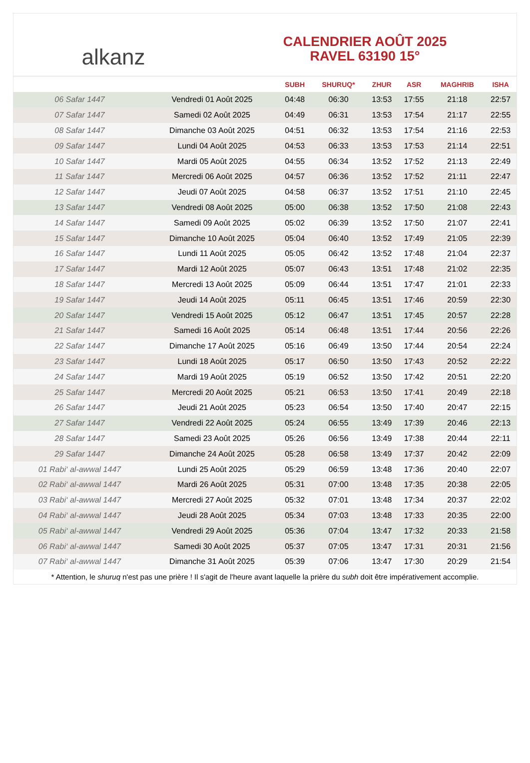alkanz
CALENDRIER AOÛT 2025
RAVEL 63190 15°
| | | SUBH | SHURUQ* | ZHUR | ASR | MAGHRIB | ISHA |
| --- | --- | --- | --- | --- | --- | --- | --- |
| 06 Safar 1447 | Vendredi 01 Août 2025 | 04:48 | 06:30 | 13:53 | 17:55 | 21:18 | 22:57 |
| 07 Safar 1447 | Samedi 02 Août 2025 | 04:49 | 06:31 | 13:53 | 17:54 | 21:17 | 22:55 |
| 08 Safar 1447 | Dimanche 03 Août 2025 | 04:51 | 06:32 | 13:53 | 17:54 | 21:16 | 22:53 |
| 09 Safar 1447 | Lundi 04 Août 2025 | 04:53 | 06:33 | 13:53 | 17:53 | 21:14 | 22:51 |
| 10 Safar 1447 | Mardi 05 Août 2025 | 04:55 | 06:34 | 13:52 | 17:52 | 21:13 | 22:49 |
| 11 Safar 1447 | Mercredi 06 Août 2025 | 04:57 | 06:36 | 13:52 | 17:52 | 21:11 | 22:47 |
| 12 Safar 1447 | Jeudi 07 Août 2025 | 04:58 | 06:37 | 13:52 | 17:51 | 21:10 | 22:45 |
| 13 Safar 1447 | Vendredi 08 Août 2025 | 05:00 | 06:38 | 13:52 | 17:50 | 21:08 | 22:43 |
| 14 Safar 1447 | Samedi 09 Août 2025 | 05:02 | 06:39 | 13:52 | 17:50 | 21:07 | 22:41 |
| 15 Safar 1447 | Dimanche 10 Août 2025 | 05:04 | 06:40 | 13:52 | 17:49 | 21:05 | 22:39 |
| 16 Safar 1447 | Lundi 11 Août 2025 | 05:05 | 06:42 | 13:52 | 17:48 | 21:04 | 22:37 |
| 17 Safar 1447 | Mardi 12 Août 2025 | 05:07 | 06:43 | 13:51 | 17:48 | 21:02 | 22:35 |
| 18 Safar 1447 | Mercredi 13 Août 2025 | 05:09 | 06:44 | 13:51 | 17:47 | 21:01 | 22:33 |
| 19 Safar 1447 | Jeudi 14 Août 2025 | 05:11 | 06:45 | 13:51 | 17:46 | 20:59 | 22:30 |
| 20 Safar 1447 | Vendredi 15 Août 2025 | 05:12 | 06:47 | 13:51 | 17:45 | 20:57 | 22:28 |
| 21 Safar 1447 | Samedi 16 Août 2025 | 05:14 | 06:48 | 13:51 | 17:44 | 20:56 | 22:26 |
| 22 Safar 1447 | Dimanche 17 Août 2025 | 05:16 | 06:49 | 13:50 | 17:44 | 20:54 | 22:24 |
| 23 Safar 1447 | Lundi 18 Août 2025 | 05:17 | 06:50 | 13:50 | 17:43 | 20:52 | 22:22 |
| 24 Safar 1447 | Mardi 19 Août 2025 | 05:19 | 06:52 | 13:50 | 17:42 | 20:51 | 22:20 |
| 25 Safar 1447 | Mercredi 20 Août 2025 | 05:21 | 06:53 | 13:50 | 17:41 | 20:49 | 22:18 |
| 26 Safar 1447 | Jeudi 21 Août 2025 | 05:23 | 06:54 | 13:50 | 17:40 | 20:47 | 22:15 |
| 27 Safar 1447 | Vendredi 22 Août 2025 | 05:24 | 06:55 | 13:49 | 17:39 | 20:46 | 22:13 |
| 28 Safar 1447 | Samedi 23 Août 2025 | 05:26 | 06:56 | 13:49 | 17:38 | 20:44 | 22:11 |
| 29 Safar 1447 | Dimanche 24 Août 2025 | 05:28 | 06:58 | 13:49 | 17:37 | 20:42 | 22:09 |
| 01 Rabi‘ al-awwal 1447 | Lundi 25 Août 2025 | 05:29 | 06:59 | 13:48 | 17:36 | 20:40 | 22:07 |
| 02 Rabi‘ al-awwal 1447 | Mardi 26 Août 2025 | 05:31 | 07:00 | 13:48 | 17:35 | 20:38 | 22:05 |
| 03 Rabi‘ al-awwal 1447 | Mercredi 27 Août 2025 | 05:32 | 07:01 | 13:48 | 17:34 | 20:37 | 22:02 |
| 04 Rabi‘ al-awwal 1447 | Jeudi 28 Août 2025 | 05:34 | 07:03 | 13:48 | 17:33 | 20:35 | 22:00 |
| 05 Rabi‘ al-awwal 1447 | Vendredi 29 Août 2025 | 05:36 | 07:04 | 13:47 | 17:32 | 20:33 | 21:58 |
| 06 Rabi‘ al-awwal 1447 | Samedi 30 Août 2025 | 05:37 | 07:05 | 13:47 | 17:31 | 20:31 | 21:56 |
| 07 Rabi‘ al-awwal 1447 | Dimanche 31 Août 2025 | 05:39 | 07:06 | 13:47 | 17:30 | 20:29 | 21:54 |
* Attention, le shuruq n'est pas une prière ! Il s'agit de l'heure avant laquelle la prière du subh doit être impérativement accomplie.